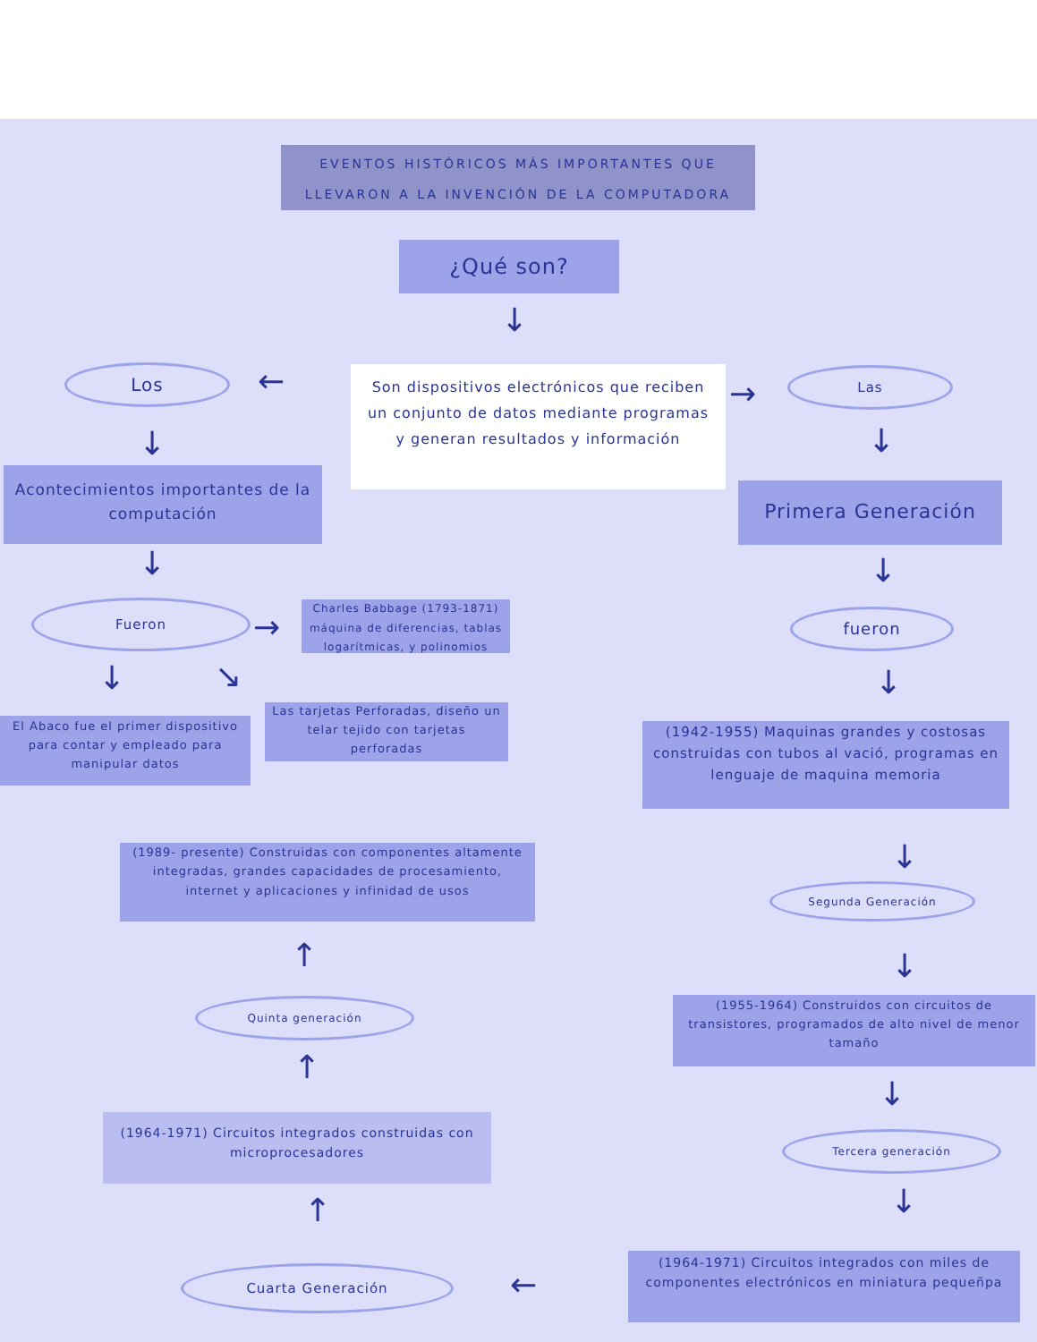EVENTOS HISTÓRICOS MÁS IMPORTANTES QUE LLEVARON A LA INVENCIÓN DE LA COMPUTADORA
¿Qué son?
↓
Los ←
Son dispositivos electrónicos que reciben un conjunto de datos mediante programas y generan resultados y información
→
Las
↓ ↓
Acontecimientos importantes de la computación
Primera Generación
↓ ↓
Fueron
→
Charles Babbage (1793-1871) máquina de diferencias, tablas logarítmicas, y polinomios
fueron
↓ ↘ ↓
El Abaco fue el primer dispositivo para contar y empleado para manipular datos
Las tarjetas Perforadas, diseño un telar tejido con tarjetas perforadas
(1942-1955) Maquinas grandes y costosas construidas con tubos al vació, programas en lenguaje de maquina memoria
(1989- presente) Construidas con componentes altamente integradas, grandes capacidades de procesamiento, internet y aplicaciones y infinidad de usos
↓
Segunda Generación
↑ ↓
(1955-1964) Construidos con circuitos de transistores, programados de alto nivel de menor tamaño
Quinta generación
↑
↓
(1964-1971) Circuitos integrados construidas con microprocesadores
Tercera generación
↓
↑
(1964-1971) Circuitos integrados con miles de componentes electrónicos en miniatura pequeñpa
Cuarta Generación ←